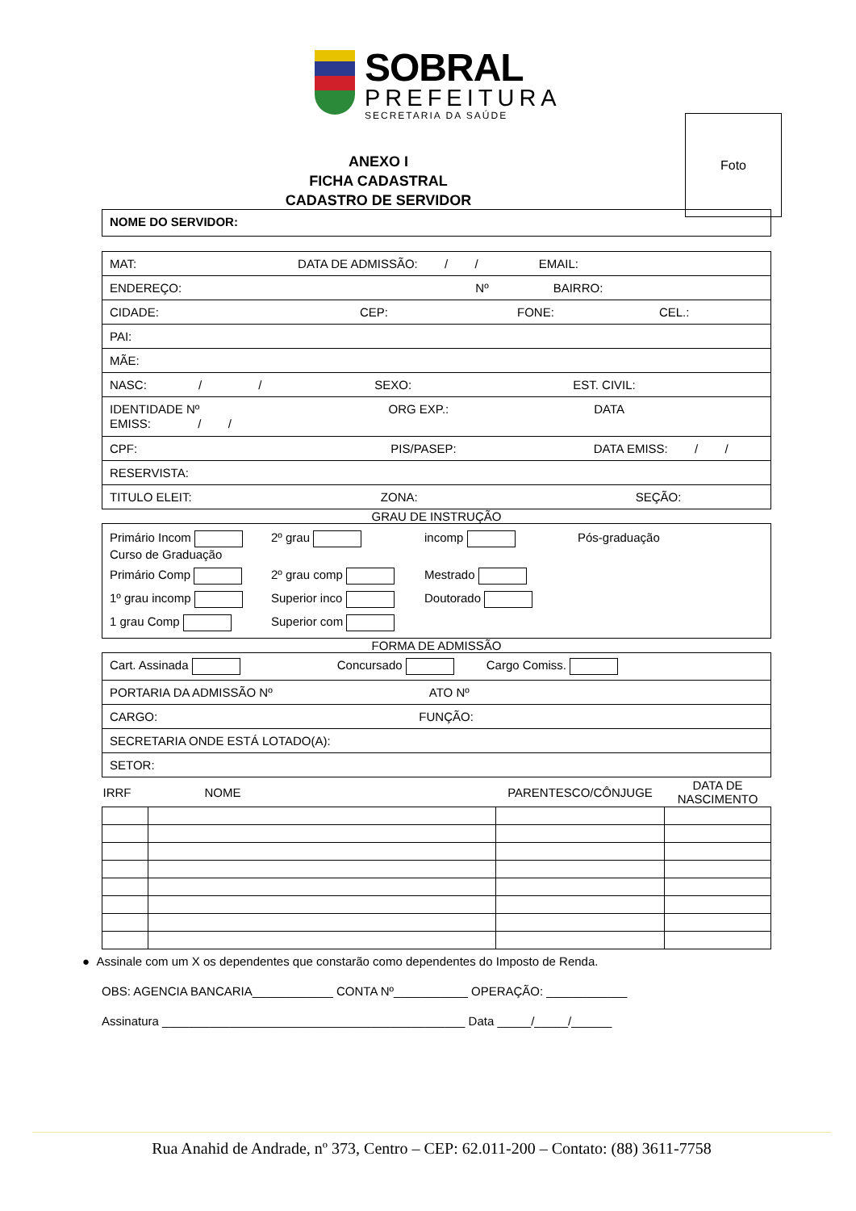SOBRAL
PREFEITURA
SECRETARIA DA SAÚDE
Foto
ANEXO I
FICHA CADASTRAL
CADASTRO DE SERVIDOR
| NOME DO SERVIDOR: |
| MAT: DATA DE ADMISSÃO: / / EMAIL: |
| ENDEREÇO: Nº BAIRRO: |
| CIDADE: CEP: FONE: CEL.: |
| PAI: |
| MÃE: |
| NASC: / / SEXO: EST. CIVIL: |
| IDENTIDADE Nº ORG EXP.: DATA EMISS: / / |
| CPF: PIS/PASEP: DATA EMISS: / / |
| RESERVISTA: |
| TITULO ELEIT: ZONA: SEÇÃO: |
GRAU DE INSTRUÇÃO
Primário Incom
Curso de Graduação
2º grau
incomp
Pós-graduação
Primário Comp
2º grau comp
Mestrado
1º grau incomp
Superior inco
Doutorado
1 grau Comp
Superior com
FORMA DE ADMISSÃO
| Cart. Assinada Concursado Cargo Comiss. |
| PORTARIA DA ADMISSÃO Nº ATO Nº |
| CARGO: FUNÇÃO: |
| SECRETARIA ONDE ESTÁ LOTADO(A): |
| SETOR: |
| IRRF | NOME | PARENTESCO/CÔNJUGE | DATA DE NASCIMENTO |
| --- | --- | --- | --- |
● Assinale com um X os dependentes que constarão como dependentes do Imposto de Renda.
OBS: AGENCIA BANCARIA____________ CONTA Nº___________ OPERAÇÃO: ____________
Assinatura _____________________________________________ Data _____/_____/______
Rua Anahid de Andrade, nº 373, Centro – CEP: 62.011-200 – Contato: (88) 3611-7758